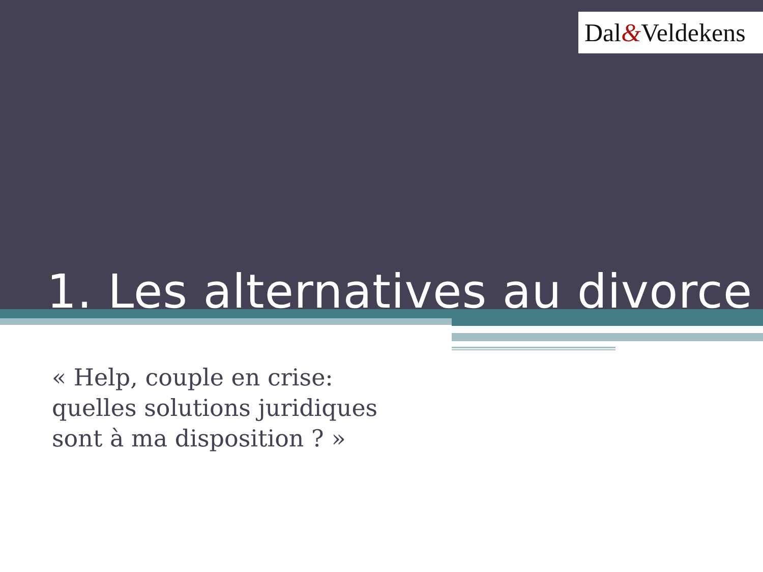Dal&Veldekens
1. Les alternatives au divorce
« Help, couple en crise: quelles solutions juridiques sont à ma disposition ? »